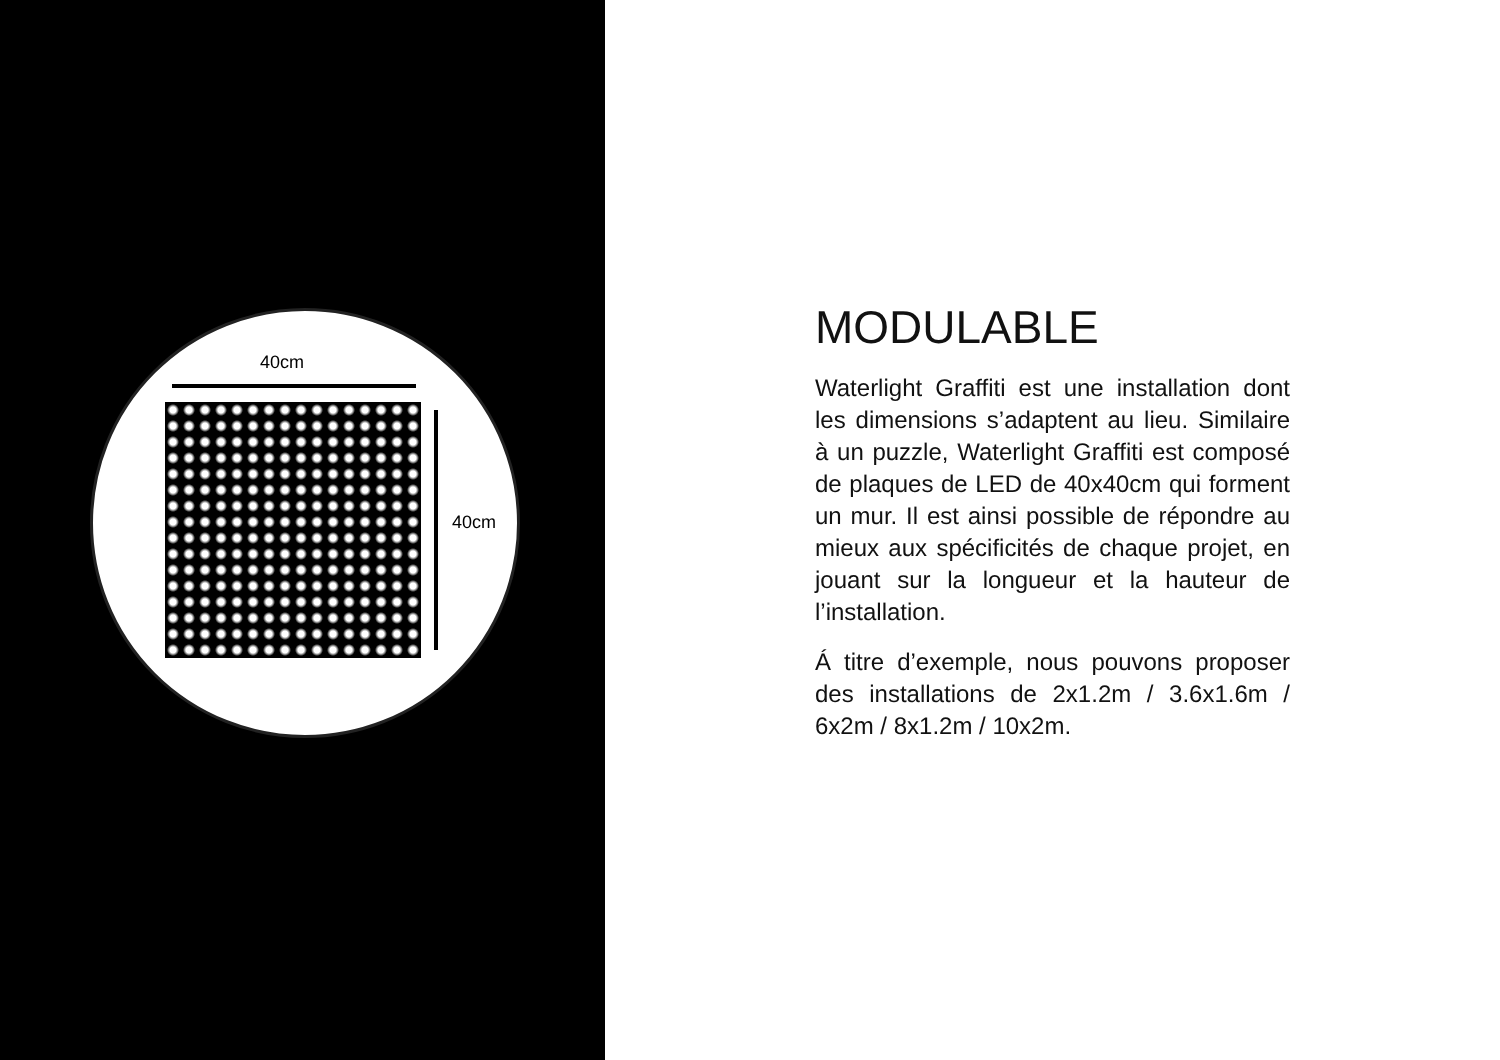40cm
40cm
MODULABLE
Waterlight Graffiti est une installation dont les dimensions s’adaptent au lieu. Similaire à un puzzle, Waterlight Graffiti est composé de plaques de LED de 40x40cm qui forment un mur. Il est ainsi possible de répondre au mieux aux spécificités de chaque projet, en jouant sur la longueur et la hauteur de l’installation.
Á titre d’exemple, nous pouvons proposer des installations de 2x1.2m / 3.6x1.6m / 6x2m / 8x1.2m / 10x2m.